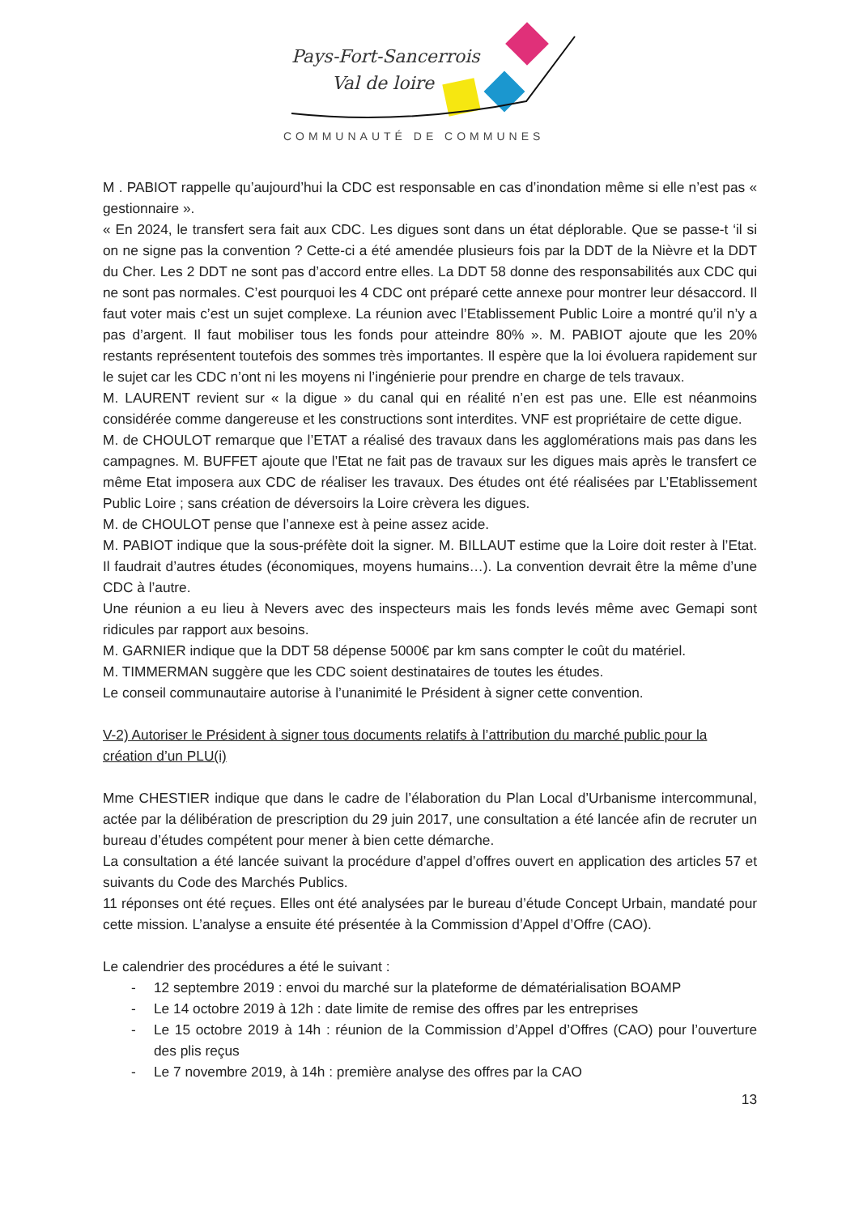Pays-Fort-Sancerrois
Val de loire
COMMUNAUTÉ DE COMMUNES
M . PABIOT rappelle qu’aujourd’hui la CDC est responsable en cas d’inondation même si elle n’est pas « gestionnaire ».
« En 2024, le transfert sera fait aux CDC. Les digues sont dans un état déplorable. Que se passe-t ‘il si on ne signe pas la convention ? Cette-ci a été amendée plusieurs fois par la DDT de la Nièvre et la DDT du Cher. Les 2 DDT ne sont pas d’accord entre elles. La DDT 58 donne des responsabilités aux CDC qui ne sont pas normales. C’est pourquoi les 4 CDC ont préparé cette annexe pour montrer leur désaccord. Il faut voter mais c’est un sujet complexe. La réunion avec l’Etablissement Public Loire a montré qu’il n’y a pas d’argent. Il faut mobiliser tous les fonds pour atteindre 80% ». M. PABIOT ajoute que les 20% restants représentent toutefois des sommes très importantes. Il espère que la loi évoluera rapidement sur le sujet car les CDC n’ont ni les moyens ni l’ingénierie pour prendre en charge de tels travaux.
M. LAURENT revient sur « la digue » du canal qui en réalité n’en est pas une. Elle est néanmoins considérée comme dangereuse et les constructions sont interdites. VNF est propriétaire de cette digue.
M. de CHOULOT remarque que l’ETAT a réalisé des travaux dans les agglomérations mais pas dans les campagnes. M. BUFFET ajoute que l’Etat ne fait pas de travaux sur les digues mais après le transfert ce même Etat imposera aux CDC de réaliser les travaux. Des études ont été réalisées par L’Etablissement Public Loire ; sans création de déversoirs la Loire crèvera les digues.
M. de CHOULOT pense que l’annexe est à peine assez acide.
M. PABIOT indique que la sous-préfète doit la signer. M. BILLAUT estime que la Loire doit rester à l’Etat. Il faudrait d’autres études (économiques, moyens humains…). La convention devrait être la même d’une CDC à l’autre.
Une réunion a eu lieu à Nevers avec des inspecteurs mais les fonds levés même avec Gemapi sont ridicules par rapport aux besoins.
M. GARNIER indique que la DDT 58 dépense 5000€ par km sans compter le coût du matériel.
M. TIMMERMAN suggère que les CDC soient destinataires de toutes les études.
Le conseil communautaire autorise à l’unanimité le Président à signer cette convention.
V-2) Autoriser le Président à signer tous documents relatifs à l’attribution du marché public pour la création d’un PLU(i)
Mme CHESTIER indique que dans le cadre de l’élaboration du Plan Local d’Urbanisme intercommunal, actée par la délibération de prescription du 29 juin 2017, une consultation a été lancée afin de recruter un bureau d’études compétent pour mener à bien cette démarche.
La consultation a été lancée suivant la procédure d’appel d’offres ouvert en application des articles 57 et suivants du Code des Marchés Publics.
11 réponses ont été reçues. Elles ont été analysées par le bureau d’étude Concept Urbain, mandaté pour cette mission. L’analyse a ensuite été présentée à la Commission d’Appel d’Offre (CAO).
Le calendrier des procédures a été le suivant :
- 12 septembre 2019 : envoi du marché sur la plateforme de dématérialisation BOAMP
- Le 14 octobre 2019 à 12h : date limite de remise des offres par les entreprises
- Le 15 octobre 2019 à 14h : réunion de la Commission d’Appel d’Offres (CAO) pour l’ouverture des plis reçus
- Le 7 novembre 2019, à 14h : première analyse des offres par la CAO
13